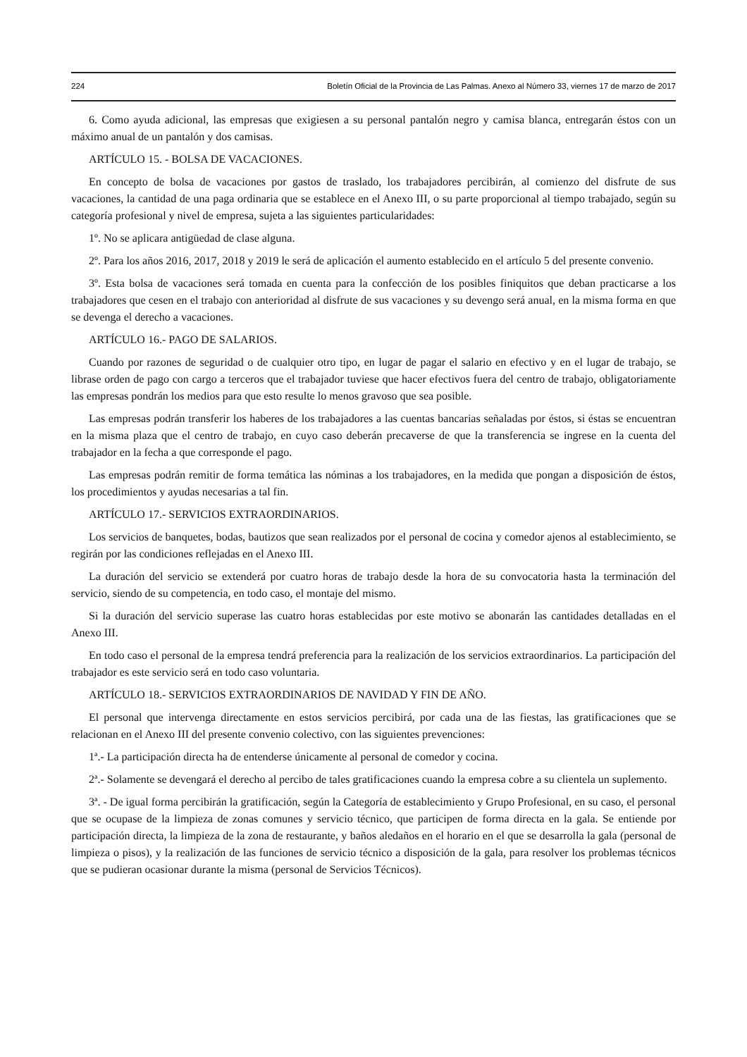224 Boletín Oficial de la Provincia de Las Palmas. Anexo al Número 33, viernes 17 de marzo de 2017
6. Como ayuda adicional, las empresas que exigiesen a su personal pantalón negro y camisa blanca, entregarán éstos con un máximo anual de un pantalón y dos camisas.
ARTÍCULO 15. - BOLSA DE VACACIONES.
En concepto de bolsa de vacaciones por gastos de traslado, los trabajadores percibirán, al comienzo del disfrute de sus vacaciones, la cantidad de una paga ordinaria que se establece en el Anexo III, o su parte proporcional al tiempo trabajado, según su categoría profesional y nivel de empresa, sujeta a las siguientes particularidades:
1º. No se aplicara antigüedad de clase alguna.
2º. Para los años 2016, 2017, 2018 y 2019 le será de aplicación el aumento establecido en el artículo 5 del presente convenio.
3º. Esta bolsa de vacaciones será tomada en cuenta para la confección de los posibles finiquitos que deban practicarse a los trabajadores que cesen en el trabajo con anterioridad al disfrute de sus vacaciones y su devengo será anual, en la misma forma en que se devenga el derecho a vacaciones.
ARTÍCULO 16.- PAGO DE SALARIOS.
Cuando por razones de seguridad o de cualquier otro tipo, en lugar de pagar el salario en efectivo y en el lugar de trabajo, se librase orden de pago con cargo a terceros que el trabajador tuviese que hacer efectivos fuera del centro de trabajo, obligatoriamente las empresas pondrán los medios para que esto resulte lo menos gravoso que sea posible.
Las empresas podrán transferir los haberes de los trabajadores a las cuentas bancarias señaladas por éstos, si éstas se encuentran en la misma plaza que el centro de trabajo, en cuyo caso deberán precaverse de que la transferencia se ingrese en la cuenta del trabajador en la fecha a que corresponde el pago.
Las empresas podrán remitir de forma temática las nóminas a los trabajadores, en la medida que pongan a disposición de éstos, los procedimientos y ayudas necesarias a tal fin.
ARTÍCULO 17.- SERVICIOS EXTRAORDINARIOS.
Los servicios de banquetes, bodas, bautizos que sean realizados por el personal de cocina y comedor ajenos al establecimiento, se regirán por las condiciones reflejadas en el Anexo III.
La duración del servicio se extenderá por cuatro horas de trabajo desde la hora de su convocatoria hasta la terminación del servicio, siendo de su competencia, en todo caso, el montaje del mismo.
Si la duración del servicio superase las cuatro horas establecidas por este motivo se abonarán las cantidades detalladas en el Anexo III.
En todo caso el personal de la empresa tendrá preferencia para la realización de los servicios extraordinarios. La participación del trabajador es este servicio será en todo caso voluntaria.
ARTÍCULO 18.- SERVICIOS EXTRAORDINARIOS DE NAVIDAD Y FIN DE AÑO.
El personal que intervenga directamente en estos servicios percibirá, por cada una de las fiestas, las gratificaciones que se relacionan en el Anexo III del presente convenio colectivo, con las siguientes prevenciones:
1ª.- La participación directa ha de entenderse únicamente al personal de comedor y cocina.
2ª.- Solamente se devengará el derecho al percibo de tales gratificaciones cuando la empresa cobre a su clientela un suplemento.
3ª. - De igual forma percibirán la gratificación, según la Categoría de establecimiento y Grupo Profesional, en su caso, el personal que se ocupase de la limpieza de zonas comunes y servicio técnico, que participen de forma directa en la gala. Se entiende por participación directa, la limpieza de la zona de restaurante, y baños aledaños en el horario en el que se desarrolla la gala (personal de limpieza o pisos), y la realización de las funciones de servicio técnico a disposición de la gala, para resolver los problemas técnicos que se pudieran ocasionar durante la misma (personal de Servicios Técnicos).